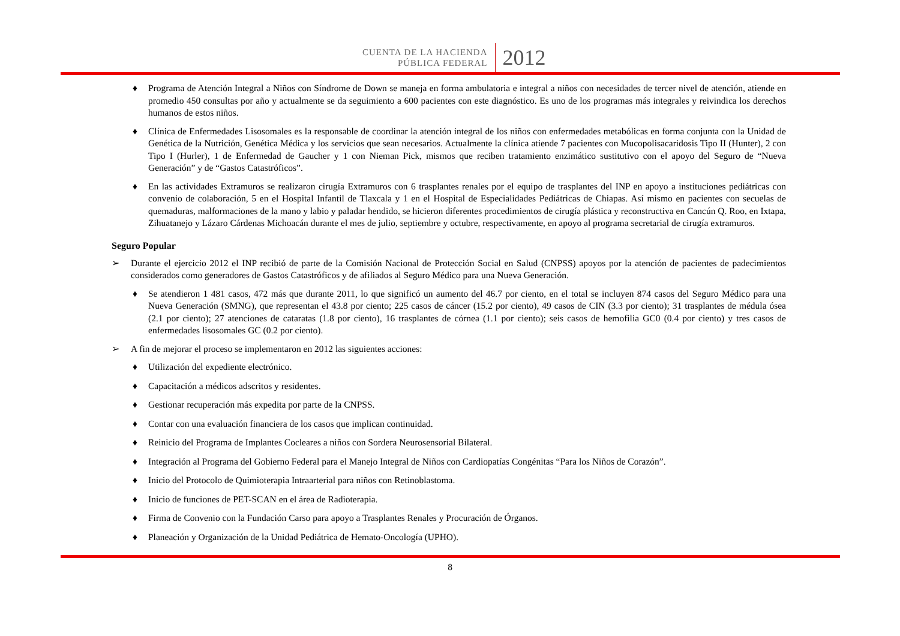CUENTA DE LA HACIENDA
PÚBLICA FEDERAL
2012
♦ Programa de Atención Integral a Niños con Síndrome de Down se maneja en forma ambulatoria e integral a niños con necesidades de tercer nivel de atención, atiende en promedio 450 consultas por año y actualmente se da seguimiento a 600 pacientes con este diagnóstico. Es uno de los programas más integrales y reivindica los derechos humanos de estos niños.
♦ Clínica de Enfermedades Lisosomales es la responsable de coordinar la atención integral de los niños con enfermedades metabólicas en forma conjunta con la Unidad de Genética de la Nutrición, Genética Médica y los servicios que sean necesarios. Actualmente la clínica atiende 7 pacientes con Mucopolisacaridosis Tipo II (Hunter), 2 con Tipo I (Hurler), 1 de Enfermedad de Gaucher y 1 con Nieman Pick, mismos que reciben tratamiento enzimático sustitutivo con el apoyo del Seguro de “Nueva Generación” y de “Gastos Catastróficos”.
♦ En las actividades Extramuros se realizaron cirugía Extramuros con 6 trasplantes renales por el equipo de trasplantes del INP en apoyo a instituciones pediátricas con convenio de colaboración, 5 en el Hospital Infantil de Tlaxcala y 1 en el Hospital de Especialidades Pediátricas de Chiapas. Así mismo en pacientes con secuelas de quemaduras, malformaciones de la mano y labio y paladar hendido, se hicieron diferentes procedimientos de cirugía plástica y reconstructiva en Cancún Q. Roo, en Ixtapa, Zihuatanejo y Lázaro Cárdenas Michoacán durante el mes de julio, septiembre y octubre, respectivamente, en apoyo al programa secretarial de cirugía extramuros.
Seguro Popular
➢ Durante el ejercicio 2012 el INP recibió de parte de la Comisión Nacional de Protección Social en Salud (CNPSS) apoyos por la atención de pacientes de padecimientos considerados como generadores de Gastos Catastróficos y de afiliados al Seguro Médico para una Nueva Generación.
♦ Se atendieron 1 481 casos, 472 más que durante 2011, lo que significó un aumento del 46.7 por ciento, en el total se incluyen 874 casos del Seguro Médico para una Nueva Generación (SMNG), que representan el 43.8 por ciento; 225 casos de cáncer (15.2 por ciento), 49 casos de CIN (3.3 por ciento); 31 trasplantes de médula ósea (2.1 por ciento); 27 atenciones de cataratas (1.8 por ciento), 16 trasplantes de córnea (1.1 por ciento); seis casos de hemofilia GC0 (0.4 por ciento) y tres casos de enfermedades lisosomales GC (0.2 por ciento).
➢ A fin de mejorar el proceso se implementaron en 2012 las siguientes acciones:
♦ Utilización del expediente electrónico.
♦ Capacitación a médicos adscritos y residentes.
♦ Gestionar recuperación más expedita por parte de la CNPSS.
♦ Contar con una evaluación financiera de los casos que implican continuidad.
♦ Reinicio del Programa de Implantes Cocleares a niños con Sordera Neurosensorial Bilateral.
♦ Integración al Programa del Gobierno Federal para el Manejo Integral de Niños con Cardiopatías Congénitas “Para los Niños de Corazón”.
♦ Inicio del Protocolo de Quimioterapia Intraarterial para niños con Retinoblastoma.
♦ Inicio de funciones de PET-SCAN en el área de Radioterapia.
♦ Firma de Convenio con la Fundación Carso para apoyo a Trasplantes Renales y Procuración de Órganos.
♦ Planeación y Organización de la Unidad Pediátrica de Hemato-Oncología (UPHO).
8